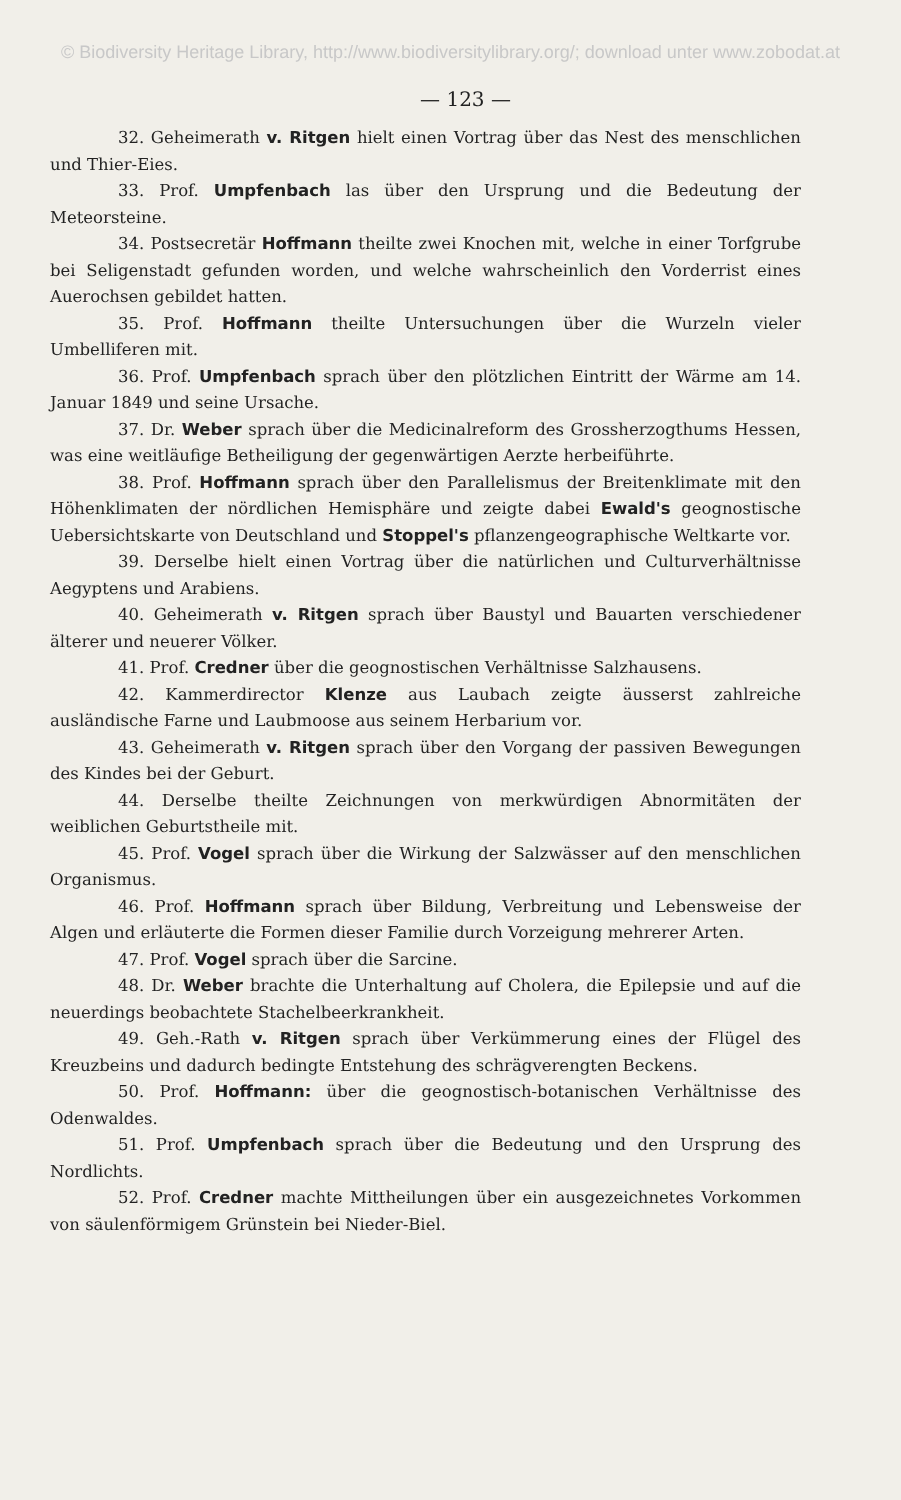© Biodiversity Heritage Library, http://www.biodiversitylibrary.org/; download unter www.zobodat.at
— 123 —
32. Geheimerath v. Ritgen hielt einen Vortrag über das Nest des menschlichen und Thier-Eies.
33. Prof. Umpfenbach las über den Ursprung und die Bedeutung der Meteorsteine.
34. Postsecretär Hoffmann theilte zwei Knochen mit, welche in einer Torfgrube bei Seligenstadt gefunden worden, und welche wahrscheinlich den Vorderrist eines Auerochsen gebildet hatten.
35. Prof. Hoffmann theilte Untersuchungen über die Wurzeln vieler Umbelliferen mit.
36. Prof. Umpfenbach sprach über den plötzlichen Eintritt der Wärme am 14. Januar 1849 und seine Ursache.
37. Dr. Weber sprach über die Medicinalreform des Grossherzogthums Hessen, was eine weitläufige Betheiligung der gegenwärtigen Aerzte herbeiführte.
38. Prof. Hoffmann sprach über den Parallelismus der Breitenklimate mit den Höhenklimaten der nördlichen Hemisphäre und zeigte dabei Ewald's geognostische Uebersichtskarte von Deutschland und Stoppel's pflanzengeographische Weltkarte vor.
39. Derselbe hielt einen Vortrag über die natürlichen und Culturverhältnisse Aegyptens und Arabiens.
40. Geheimerath v. Ritgen sprach über Baustyl und Bauarten verschiedener älterer und neuerer Völker.
41. Prof. Credner über die geognostischen Verhältnisse Salzhausens.
42. Kammerdirector Klenze aus Laubach zeigte äusserst zahlreiche ausländische Farne und Laubmoose aus seinem Herbarium vor.
43. Geheimerath v. Ritgen sprach über den Vorgang der passiven Bewegungen des Kindes bei der Geburt.
44. Derselbe theilte Zeichnungen von merkwürdigen Abnormitäten der weiblichen Geburtstheile mit.
45. Prof. Vogel sprach über die Wirkung der Salzwässer auf den menschlichen Organismus.
46. Prof. Hoffmann sprach über Bildung, Verbreitung und Lebensweise der Algen und erläuterte die Formen dieser Familie durch Vorzeigung mehrerer Arten.
47. Prof. Vogel sprach über die Sarcine.
48. Dr. Weber brachte die Unterhaltung auf Cholera, die Epilepsie und auf die neuerdings beobachtete Stachelbeerkrankheit.
49. Geh.-Rath v. Ritgen sprach über Verkümmerung eines der Flügel des Kreuzbeins und dadurch bedingte Entstehung des schrägverengten Beckens.
50. Prof. Hoffmann: über die geognostisch-botanischen Verhältnisse des Odenwaldes.
51. Prof. Umpfenbach sprach über die Bedeutung und den Ursprung des Nordlichts.
52. Prof. Credner machte Mittheilungen über ein ausgezeichnetes Vorkommen von säulenförmigem Grünstein bei Nieder-Biel.